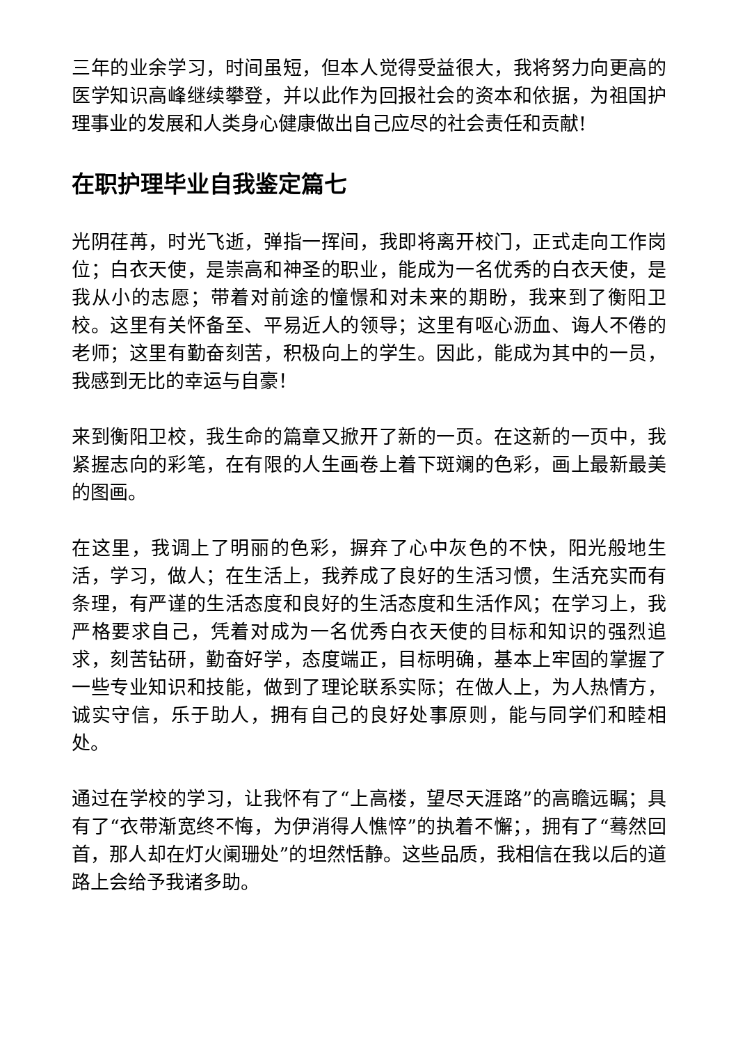三年的业余学习，时间虽短，但本人觉得受益很大，我将努力向更高的医学知识高峰继续攀登，并以此作为回报社会的资本和依据，为祖国护理事业的发展和人类身心健康做出自己应尽的社会责任和贡献!
在职护理毕业自我鉴定篇七
光阴荏苒，时光飞逝，弹指一挥间，我即将离开校门，正式走向工作岗位；白衣天使，是崇高和神圣的职业，能成为一名优秀的白衣天使，是我从小的志愿；带着对前途的憧憬和对未来的期盼，我来到了衡阳卫校。这里有关怀备至、平易近人的领导；这里有呕心沥血、诲人不倦的老师；这里有勤奋刻苦，积极向上的学生。因此，能成为其中的一员，我感到无比的幸运与自豪！
来到衡阳卫校，我生命的篇章又掀开了新的一页。在这新的一页中，我紧握志向的彩笔，在有限的人生画卷上着下斑斓的色彩，画上最新最美的图画。
在这里，我调上了明丽的色彩，摒弃了心中灰色的不快，阳光般地生活，学习，做人；在生活上，我养成了良好的生活习惯，生活充实而有条理，有严谨的生活态度和良好的生活态度和生活作风；在学习上，我严格要求自己，凭着对成为一名优秀白衣天使的目标和知识的强烈追求，刻苦钻研，勤奋好学，态度端正，目标明确，基本上牢固的掌握了一些专业知识和技能，做到了理论联系实际；在做人上，为人热情方，诚实守信，乐于助人，拥有自己的良好处事原则，能与同学们和睦相处。
通过在学校的学习，让我怀有了“上高楼，望尽天涯路”的高瞻远瞩；具有了“衣带渐宽终不悔，为伊消得人憔悴”的执着不懈；，拥有了“蓦然回首，那人却在灯火阑珊处”的坦然恬静。这些品质，我相信在我以后的道路上会给予我诸多助。